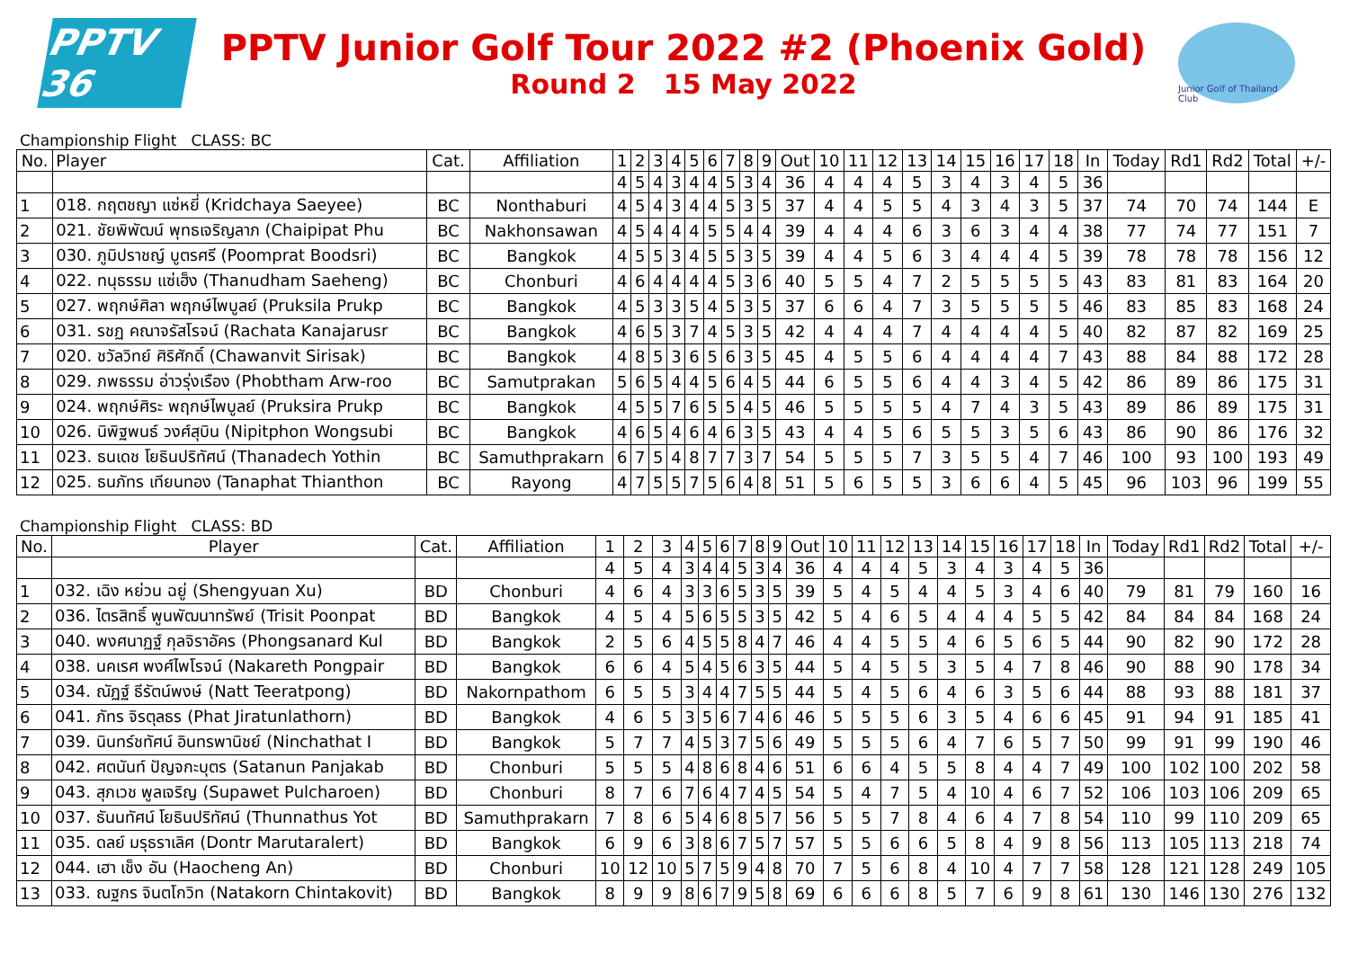PPTV 36
PPTV Junior Golf Tour 2022 #2 (Phoenix Gold)
Round 2 15 May 2022
Junior Golf of Thailand Club
Championship Flight CLASS: BC
| No. | Player | Cat. | Affiliation | 1 | 2 | 3 | 4 | 5 | 6 | 7 | 8 | 9 | Out | 10 | 11 | 12 | 13 | 14 | 15 | 16 | 17 | 18 | In | Today | Rd1 | Rd2 | Total | +/- |
| --- | --- | --- | --- | --- | --- | --- | --- | --- | --- | --- | --- | --- | --- | --- | --- | --- | --- | --- | --- | --- | --- | --- | --- | --- | --- | --- | --- | --- |
| | | | | 4 | 5 | 4 | 3 | 4 | 4 | 5 | 3 | 4 | 36 | 4 | 4 | 4 | 5 | 3 | 4 | 3 | 4 | 5 | 36 | | | | | |
| 1 | 018. กฤตชญา แซ่หยี่ (Kridchaya Saeyee) | BC | Nonthaburi | 4 | 5 | 4 | 3 | 4 | 4 | 5 | 3 | 5 | 37 | 4 | 4 | 5 | 5 | 4 | 3 | 4 | 3 | 5 | 37 | 74 | 70 | 74 | 144 | E |
| 2 | 021. ชัยพิพัฒน์ พุทธเจริญลาภ (Chaipipat Phu | BC | Nakhonsawan | 4 | 5 | 4 | 4 | 4 | 5 | 5 | 4 | 4 | 39 | 4 | 4 | 4 | 6 | 3 | 6 | 3 | 4 | 4 | 38 | 77 | 74 | 77 | 151 | 7 |
| 3 | 030. ภูมิปราชญ์ บูตรศรี (Poomprat Boodsri) | BC | Bangkok | 4 | 5 | 5 | 3 | 4 | 5 | 5 | 3 | 5 | 39 | 4 | 4 | 5 | 6 | 3 | 4 | 4 | 4 | 5 | 39 | 78 | 78 | 78 | 156 | 12 |
| 4 | 022. ทนุธรรม แซ่เฮ็ง (Thanudham Saeheng) | BC | Chonburi | 4 | 6 | 4 | 4 | 4 | 4 | 5 | 3 | 6 | 40 | 5 | 5 | 4 | 7 | 2 | 5 | 5 | 5 | 5 | 43 | 83 | 81 | 83 | 164 | 20 |
| 5 | 027. พฤกษ์ศิลา พฤกษ์ไพบูลย์ (Pruksila Prukp | BC | Bangkok | 4 | 5 | 3 | 3 | 5 | 4 | 5 | 3 | 5 | 37 | 6 | 6 | 4 | 7 | 3 | 5 | 5 | 5 | 5 | 46 | 83 | 85 | 83 | 168 | 24 |
| 6 | 031. รชฏ คณาจรัสโรจน์ (Rachata Kanajarusr | BC | Bangkok | 4 | 6 | 5 | 3 | 7 | 4 | 5 | 3 | 5 | 42 | 4 | 4 | 4 | 7 | 4 | 4 | 4 | 4 | 5 | 40 | 82 | 87 | 82 | 169 | 25 |
| 7 | 020. ชวัลวิทย์ ศิริศักดิ์ (Chawanvit Sirisak) | BC | Bangkok | 4 | 8 | 5 | 3 | 6 | 5 | 6 | 3 | 5 | 45 | 4 | 5 | 5 | 6 | 4 | 4 | 4 | 4 | 7 | 43 | 88 | 84 | 88 | 172 | 28 |
| 8 | 029. ภพธรรม อ่าวรุ่งเรือง (Phobtham Arw-roo | BC | Samutprakan | 5 | 6 | 5 | 4 | 4 | 5 | 6 | 4 | 5 | 44 | 6 | 5 | 5 | 6 | 4 | 4 | 3 | 4 | 5 | 42 | 86 | 89 | 86 | 175 | 31 |
| 9 | 024. พฤกษ์ศิระ พฤกษ์ไพบูลย์ (Pruksira Prukp | BC | Bangkok | 4 | 5 | 5 | 7 | 6 | 5 | 5 | 4 | 5 | 46 | 5 | 5 | 5 | 5 | 4 | 7 | 4 | 3 | 5 | 43 | 89 | 86 | 89 | 175 | 31 |
| 10 | 026. นิพิฐพนธ์ วงศ์สุบิน (Nipitphon Wongsubi | BC | Bangkok | 4 | 6 | 5 | 4 | 6 | 4 | 6 | 3 | 5 | 43 | 4 | 4 | 5 | 6 | 5 | 5 | 3 | 5 | 6 | 43 | 86 | 90 | 86 | 176 | 32 |
| 11 | 023. ธนเดช โยธินปริทัศน์ (Thanadech Yothin | BC | Samuthprakarn | 6 | 7 | 5 | 4 | 8 | 7 | 7 | 3 | 7 | 54 | 5 | 5 | 5 | 7 | 3 | 5 | 5 | 4 | 7 | 46 | 100 | 93 | 100 | 193 | 49 |
| 12 | 025. ธนภัทร เทียนทอง (Tanaphat Thianthon | BC | Rayong | 4 | 7 | 5 | 5 | 7 | 5 | 6 | 4 | 8 | 51 | 5 | 6 | 5 | 5 | 3 | 6 | 6 | 4 | 5 | 45 | 96 | 103 | 96 | 199 | 55 |
Championship Flight CLASS: BD
| No. | Player | Cat. | Affiliation | 1 | 2 | 3 | 4 | 5 | 6 | 7 | 8 | 9 | Out | 10 | 11 | 12 | 13 | 14 | 15 | 16 | 17 | 18 | In | Today | Rd1 | Rd2 | Total | +/- |
| --- | --- | --- | --- | --- | --- | --- | --- | --- | --- | --- | --- | --- | --- | --- | --- | --- | --- | --- | --- | --- | --- | --- | --- | --- | --- | --- | --- | --- |
| | | | | 4 | 5 | 4 | 3 | 4 | 4 | 5 | 3 | 4 | 36 | 4 | 4 | 4 | 5 | 3 | 4 | 3 | 4 | 5 | 36 | | | | | |
| 1 | 032. เฉิง หย่วน ฉยู่ (Shengyuan Xu) | BD | Chonburi | 4 | 6 | 4 | 3 | 3 | 6 | 5 | 3 | 5 | 39 | 5 | 4 | 5 | 4 | 4 | 5 | 3 | 4 | 6 | 40 | 79 | 81 | 79 | 160 | 16 |
| 2 | 036. ไตรสิทธิ์ พูนพัฒนาทรัพย์ (Trisit Poonpat | BD | Bangkok | 4 | 5 | 4 | 5 | 6 | 5 | 5 | 3 | 5 | 42 | 5 | 4 | 6 | 5 | 4 | 4 | 4 | 5 | 5 | 42 | 84 | 84 | 84 | 168 | 24 |
| 3 | 040. พงศนาฏฐ์ กุลจิราอัคร (Phongsanard Kul | BD | Bangkok | 2 | 5 | 6 | 4 | 5 | 5 | 8 | 4 | 7 | 46 | 4 | 4 | 5 | 5 | 4 | 6 | 5 | 6 | 5 | 44 | 90 | 82 | 90 | 172 | 28 |
| 4 | 038. นคเรศ พงศ์ไพโรจน์ (Nakareth Pongpair | BD | Bangkok | 6 | 6 | 4 | 5 | 4 | 5 | 6 | 3 | 5 | 44 | 5 | 4 | 5 | 5 | 3 | 5 | 4 | 7 | 8 | 46 | 90 | 88 | 90 | 178 | 34 |
| 5 | 034. ณัฏฐ์ ธีรัตน์พงษ์ (Natt Teeratpong) | BD | Nakornpathom | 6 | 5 | 5 | 3 | 4 | 4 | 7 | 5 | 5 | 44 | 5 | 4 | 5 | 6 | 4 | 6 | 3 | 5 | 6 | 44 | 88 | 93 | 88 | 181 | 37 |
| 6 | 041. ภัทร จิรตุลธร (Phat Jiratunlathorn) | BD | Bangkok | 4 | 6 | 5 | 3 | 5 | 6 | 7 | 4 | 6 | 46 | 5 | 5 | 5 | 6 | 3 | 5 | 4 | 6 | 6 | 45 | 91 | 94 | 91 | 185 | 41 |
| 7 | 039. นินทร์ชทัศน์ อินทรพานิชย์ (Ninchathat I | BD | Bangkok | 5 | 7 | 7 | 4 | 5 | 3 | 7 | 5 | 6 | 49 | 5 | 5 | 5 | 6 | 4 | 7 | 6 | 5 | 7 | 50 | 99 | 91 | 99 | 190 | 46 |
| 8 | 042. ศตนันท์ ปัญจกะบุตร (Satanun Panjakab | BD | Chonburi | 5 | 5 | 5 | 4 | 8 | 6 | 8 | 4 | 6 | 51 | 6 | 6 | 4 | 5 | 5 | 8 | 4 | 4 | 7 | 49 | 100 | 102 | 100 | 202 | 58 |
| 9 | 043. สุภเวช พูลเจริญ (Supawet Pulcharoen) | BD | Chonburi | 8 | 7 | 6 | 7 | 6 | 4 | 7 | 4 | 5 | 54 | 5 | 4 | 7 | 5 | 4 | 10 | 4 | 6 | 7 | 52 | 106 | 103 | 106 | 209 | 65 |
| 10 | 037. ธันนทัศน์ โยธินปริทัศน์ (Thunnathus Yot | BD | Samuthprakarn | 7 | 8 | 6 | 5 | 4 | 6 | 8 | 5 | 7 | 56 | 5 | 5 | 7 | 8 | 4 | 6 | 4 | 7 | 8 | 54 | 110 | 99 | 110 | 209 | 65 |
| 11 | 035. ดลย์ มรุธราเลิศ (Dontr Marutaralert) | BD | Bangkok | 6 | 9 | 6 | 3 | 8 | 6 | 7 | 5 | 7 | 57 | 5 | 5 | 6 | 6 | 5 | 8 | 4 | 9 | 8 | 56 | 113 | 105 | 113 | 218 | 74 |
| 12 | 044. เฮา เช็ง อัน (Haocheng An) | BD | Chonburi | 10 | 12 | 10 | 5 | 7 | 5 | 9 | 4 | 8 | 70 | 7 | 5 | 6 | 8 | 4 | 10 | 4 | 7 | 7 | 58 | 128 | 121 | 128 | 249 | 105 |
| 13 | 033. ณฐกร จินตโกวิท (Natakorn Chintakovit) | BD | Bangkok | 8 | 9 | 9 | 8 | 6 | 7 | 9 | 5 | 8 | 69 | 6 | 6 | 6 | 8 | 5 | 7 | 6 | 9 | 8 | 61 | 130 | 146 | 130 | 276 | 132 |